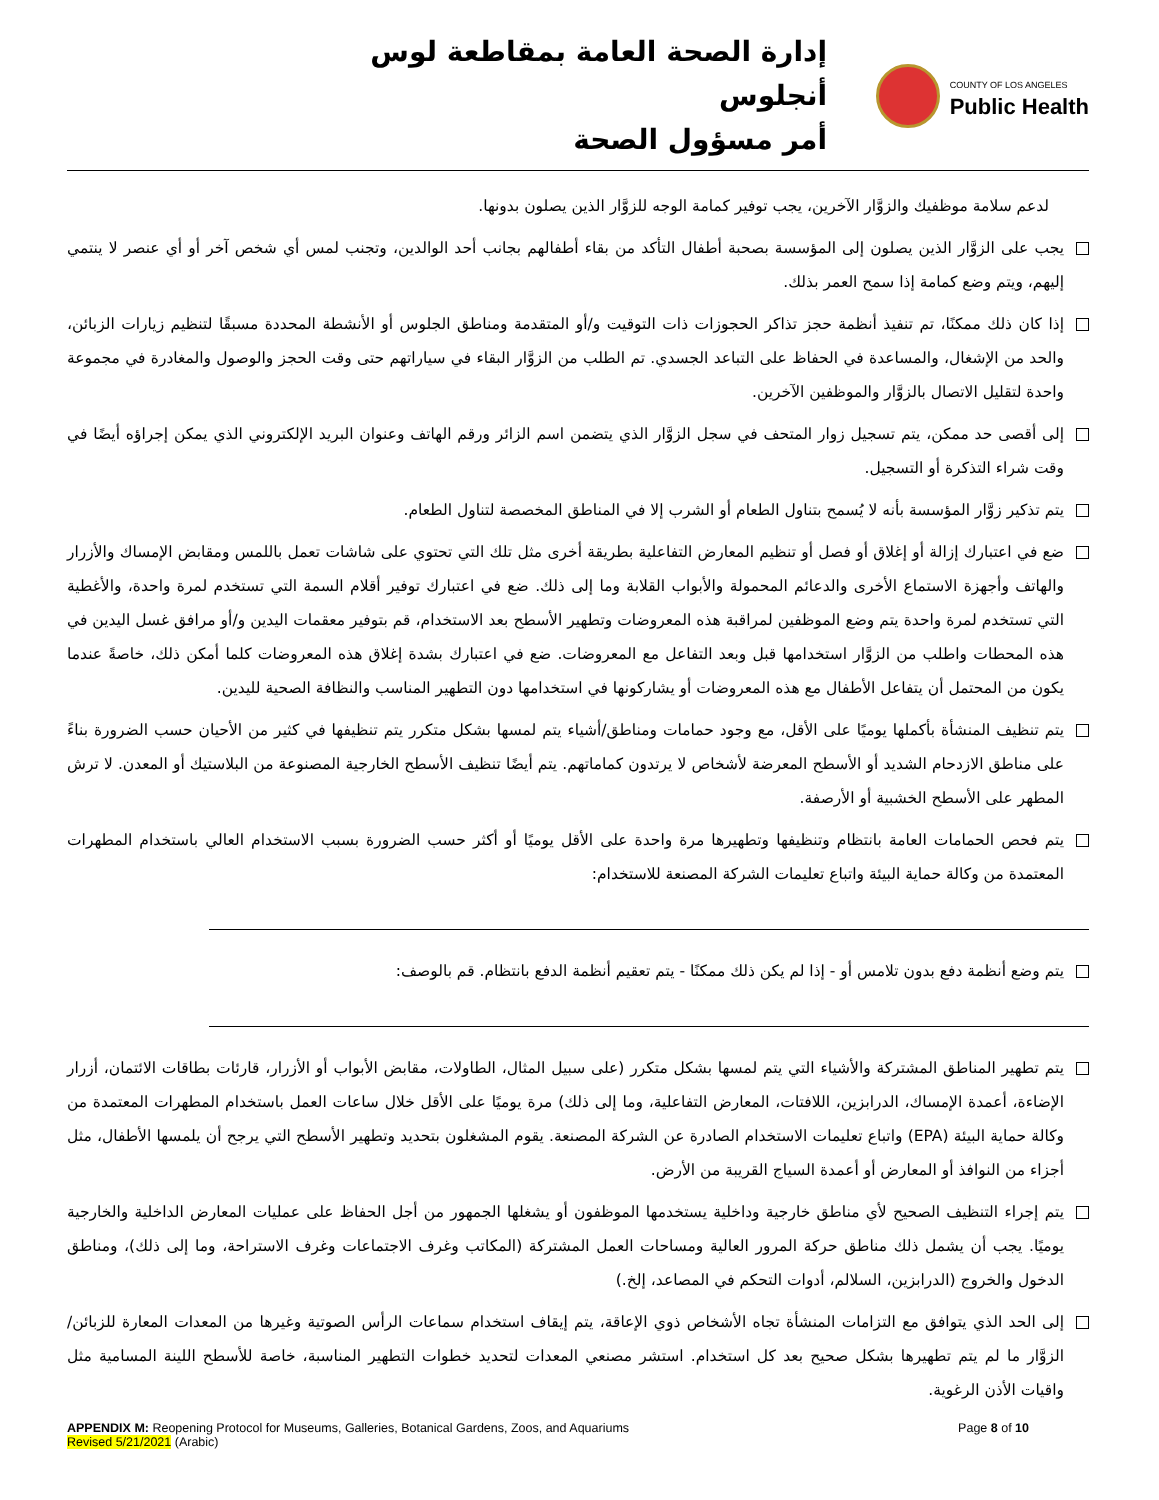إدارة الصحة العامة بمقاطعة لوس أنجلوس
أمر مسؤول الصحة
COUNTY OF LOS ANGELES
Public Health
لدعم سلامة موظفيك والزوَّار الآخرين، يجب توفير كمامة الوجه للزوَّار الذين يصلون بدونها.
يجب على الزوَّار الذين يصلون إلى المؤسسة بصحبة أطفال التأكد من بقاء أطفالهم بجانب أحد الوالدين، وتجنب لمس أي شخص آخر أو أي عنصر لا ينتمي إليهم، ويتم وضع كمامة إذا سمح العمر بذلك.
إذا كان ذلك ممكنًا، تم تنفيذ أنظمة حجز تذاكر الحجوزات ذات التوقيت و/أو المتقدمة ومناطق الجلوس أو الأنشطة المحددة مسبقًا لتنظيم زيارات الزبائن، والحد من الإشغال، والمساعدة في الحفاظ على التباعد الجسدي. تم الطلب من الزوَّار البقاء في سياراتهم حتى وقت الحجز والوصول والمغادرة في مجموعة واحدة لتقليل الاتصال بالزوَّار والموظفين الآخرين.
إلى أقصى حد ممكن، يتم تسجيل زوار المتحف في سجل الزوَّار الذي يتضمن اسم الزائر ورقم الهاتف وعنوان البريد الإلكتروني الذي يمكن إجراؤه أيضًا في وقت شراء التذكرة أو التسجيل.
يتم تذكير زوَّار المؤسسة بأنه لا يُسمح بتناول الطعام أو الشرب إلا في المناطق المخصصة لتناول الطعام.
ضع في اعتبارك إزالة أو إغلاق أو فصل أو تنظيم المعارض التفاعلية بطريقة أخرى مثل تلك التي تحتوي على شاشات تعمل باللمس ومقابض الإمساك والأزرار والهاتف وأجهزة الاستماع الأخرى والدعائم المحمولة والأبواب القلابة وما إلى ذلك. ضع في اعتبارك توفير أقلام السمة التي تستخدم لمرة واحدة، والأغطية التي تستخدم لمرة واحدة يتم وضع الموظفين لمراقبة هذه المعروضات وتطهير الأسطح بعد الاستخدام، قم بتوفير معقمات اليدين و/أو مرافق غسل اليدين في هذه المحطات واطلب من الزوَّار استخدامها قبل وبعد التفاعل مع المعروضات. ضع في اعتبارك بشدة إغلاق هذه المعروضات كلما أمكن ذلك، خاصةً عندما يكون من المحتمل أن يتفاعل الأطفال مع هذه المعروضات أو يشاركونها في استخدامها دون التطهير المناسب والنظافة الصحية لليدين.
يتم تنظيف المنشأة بأكملها يوميًا على الأقل، مع وجود حمامات ومناطق/أشياء يتم لمسها بشكل متكرر يتم تنظيفها في كثير من الأحيان حسب الضرورة بناءً على مناطق الازدحام الشديد أو الأسطح المعرضة لأشخاص لا يرتدون كماماتهم. يتم أيضًا تنظيف الأسطح الخارجية المصنوعة من البلاستيك أو المعدن. لا ترش المطهر على الأسطح الخشبية أو الأرصفة.
يتم فحص الحمامات العامة بانتظام وتنظيفها وتطهيرها مرة واحدة على الأقل يوميًا أو أكثر حسب الضرورة بسبب الاستخدام العالي باستخدام المطهرات المعتمدة من وكالة حماية البيئة واتباع تعليمات الشركة المصنعة للاستخدام:
يتم وضع أنظمة دفع بدون تلامس أو - إذا لم يكن ذلك ممكنًا - يتم تعقيم أنظمة الدفع بانتظام. قم بالوصف:
يتم تطهير المناطق المشتركة والأشياء التي يتم لمسها بشكل متكرر (على سبيل المثال، الطاولات، مقابض الأبواب أو الأزرار، قارئات بطاقات الائتمان، أزرار الإضاءة، أعمدة الإمساك، الدرابزين، اللافتات، المعارض التفاعلية، وما إلى ذلك) مرة يوميًا على الأقل خلال ساعات العمل باستخدام المطهرات المعتمدة من وكالة حماية البيئة (EPA) واتباع تعليمات الاستخدام الصادرة عن الشركة المصنعة. يقوم المشغلون بتحديد وتطهير الأسطح التي يرجح أن يلمسها الأطفال، مثل أجزاء من النوافذ أو المعارض أو أعمدة السياج القريبة من الأرض.
يتم إجراء التنظيف الصحيح لأي مناطق خارجية وداخلية يستخدمها الموظفون أو يشغلها الجمهور من أجل الحفاظ على عمليات المعارض الداخلية والخارجية يوميًا. يجب أن يشمل ذلك مناطق حركة المرور العالية ومساحات العمل المشتركة (المكاتب وغرف الاجتماعات وغرف الاستراحة، وما إلى ذلك)، ومناطق الدخول والخروج (الدرابزين، السلالم، أدوات التحكم في المصاعد، إلخ.)
إلى الحد الذي يتوافق مع التزامات المنشأة تجاه الأشخاص ذوي الإعاقة، يتم إيقاف استخدام سماعات الرأس الصوتية وغيرها من المعدات المعارة للزبائن/الزوَّار ما لم يتم تطهيرها بشكل صحيح بعد كل استخدام. استشر مصنعي المعدات لتحديد خطوات التطهير المناسبة، خاصة للأسطح اللينة المسامية مثل واقيات الأذن الرغوية.
APPENDIX M: Reopening Protocol for Museums, Galleries, Botanical Gardens, Zoos, and Aquariums
Revised 5/21/2021 (Arabic)
Page 8 of 10